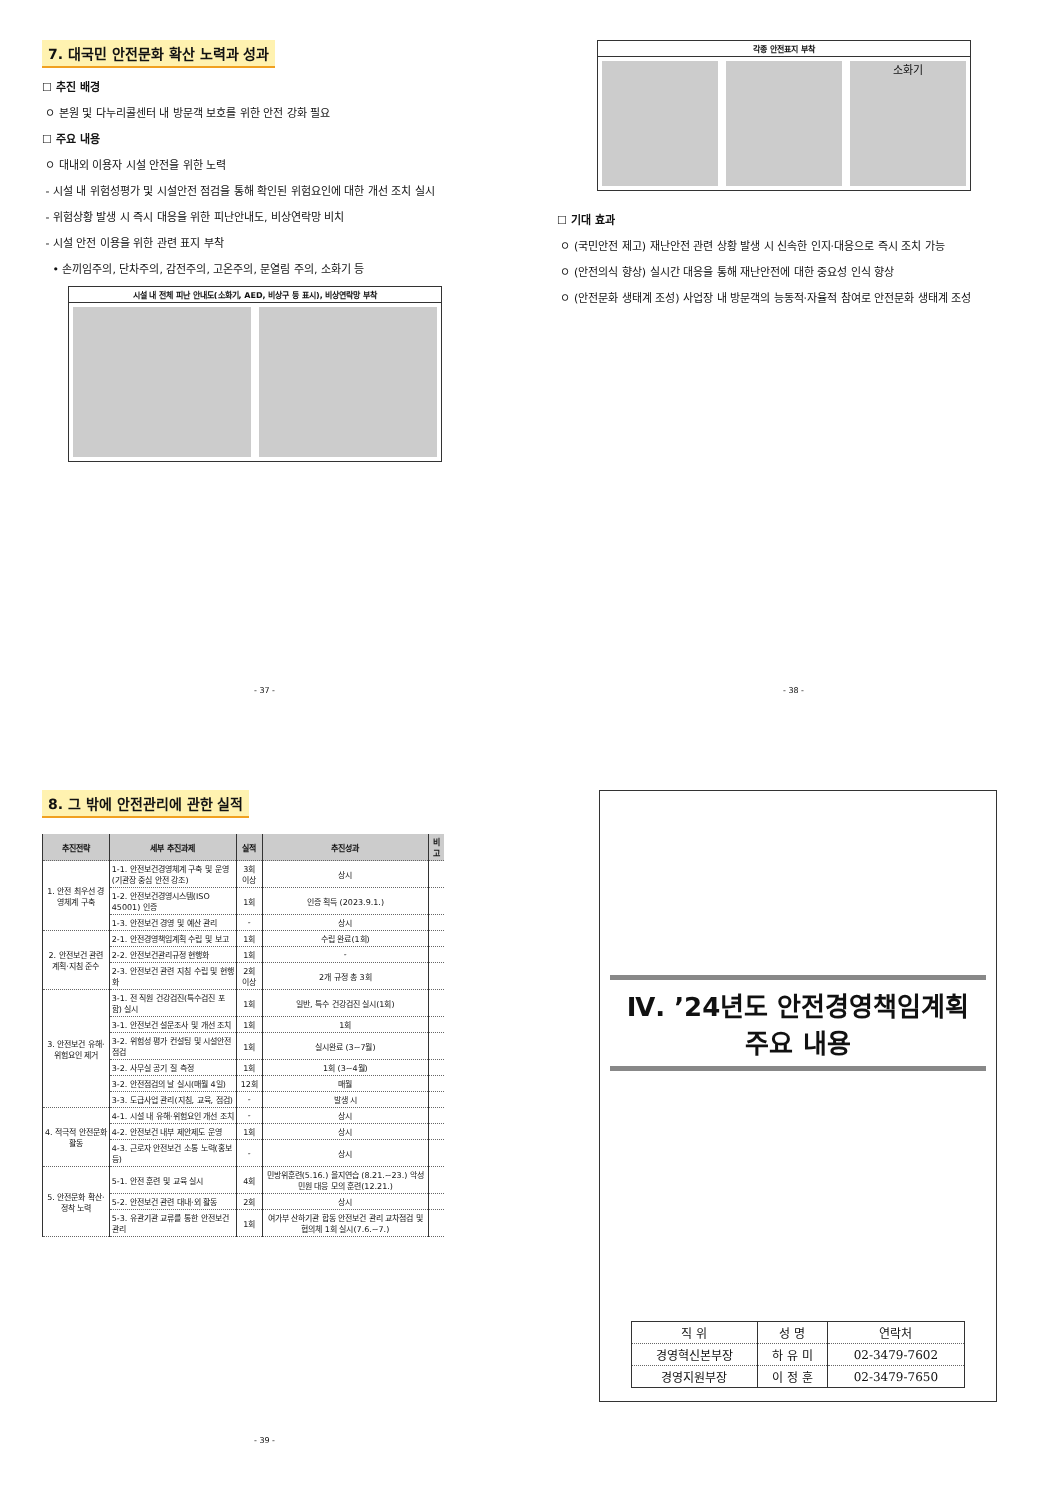7. 대국민 안전문화 확산 노력과 성과
☐ 추진 배경
ㅇ 본원 및 다누리콜센터 내 방문객 보호를 위한 안전 강화 필요
☐ 주요 내용
ㅇ 대내외 이용자 시설 안전을 위한 노력
- 시설 내 위험성평가 및 시설안전 점검을 통해 확인된 위험요인에 대한 개선 조치 실시
- 위험상황 발생 시 즉시 대응을 위한 피난안내도, 비상연락망 비치
- 시설 안전 이용을 위한 관련 표지 부착
• 손끼임주의, 단차주의, 감전주의, 고온주의, 문열림 주의, 소화기 등
시설 내 전체 피난 안내도(소화기, AED, 비상구 등 표시), 비상연락망 부착
- 37 -
각종 안전표지 부착
소화기
☐ 기대 효과
ㅇ (국민안전 제고) 재난안전 관련 상황 발생 시 신속한 인지·대응으로 즉시 조치 가능
ㅇ (안전의식 향상) 실시간 대응을 통해 재난안전에 대한 중요성 인식 향상
ㅇ (안전문화 생태계 조성) 사업장 내 방문객의 능동적·자율적 참여로 안전문화 생태계 조성
- 38 -
8. 그 밖에 안전관리에 관한 실적
| 추진전략 | 세부 추진과제 | 실적 | 추진성과 | 비고 |
| --- | --- | --- | --- | --- |
| 1. 안전 최우선 경영체계 구축 | 1-1. 안전보건경영체계 구축 및 운영 (기관장 중심 안전 강조) | 3회 이상 | 상시 | |
| | 1-2. 안전보건경영시스템(ISO 45001) 인증 | 1회 | 인증 획득 (2023.9.1.) | |
| | 1-3. 안전보건 경영 및 예산 관리 | - | 상시 | |
| 2. 안전보건 관련 계획·지침 준수 | 2-1. 안전경영책임계획 수립 및 보고 | 1회 | 수립 완료(1회) | |
| | 2-2. 안전보건관리규정 현행화 | 1회 | - | |
| | 2-3. 안전보건 관련 지침 수립 및 현행화 | 2회 이상 | 2개 규정 총 3회 | |
| 3. 안전보건 유해·위험요인 제거 | 3-1. 전 직원 건강검진(특수검진 포함) 실시 | 1회 | 일반, 특수 건강검진 실시(1회) | |
| | 3-1. 안전보건 설문조사 및 개선 조치 | 1회 | 1회 | |
| | 3-2. 위험성 평가 컨설팅 및 시설안전 점검 | 1회 | 실시완료 (3~7월) | |
| | 3-2. 사무실 공기 질 측정 | 1회 | 1회 (3~4월) | |
| | 3-2. 안전점검의 날 실시(매월 4일) | 12회 | 매월 | |
| | 3-3. 도급사업 관리(지침, 교육, 점검) | - | 발생 시 | |
| 4. 적극적 안전문화 활동 | 4-1. 시설 내 유해·위험요인 개선 조치 | - | 상시 | |
| | 4-2. 안전보건 내부 제안제도 운영 | 1회 | 상시 | |
| | 4-3. 근로자 안전보건 소통 노력(홍보 등) | - | 상시 | |
| 5. 안전문화 확산·정착 노력 | 5-1. 안전 훈련 및 교육 실시 | 4회 | 민방위훈련(5.16.) 을지연습 (8.21.~23.) 악성민원 대응 모의 훈련(12.21.) | |
| | 5-2. 안전보건 관련 대내·외 활동 | 2회 | 상시 | |
| | 5-3. 유관기관 교류를 통한 안전보건 관리 | 1회 | 여가부 산하기관 합동 안전보건 관리 교차점검 및 협의체 1회 실시(7.6.~7.) | |
- 39 -
Ⅳ. ’24년도 안전경영책임계획
주요 내용
| 직 위 | 성 명 | 연락처 |
| 경영혁신본부장 | 하 유 미 | 02-3479-7602 |
| 경영지원부장 | 이 정 훈 | 02-3479-7650 |